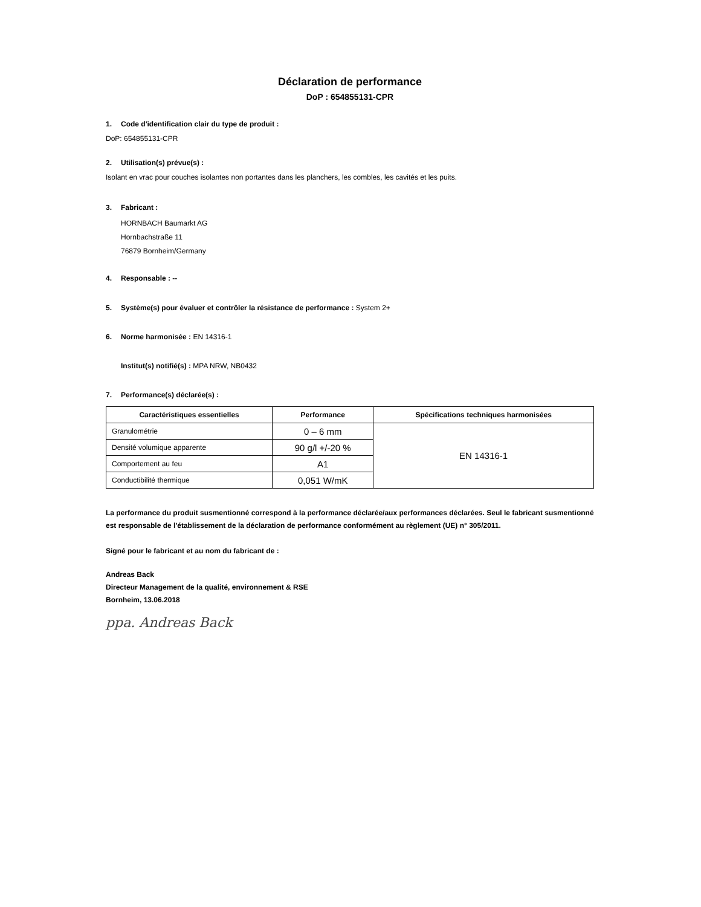Déclaration de performance
DoP : 654855131-CPR
1. Code d'identification clair du type de produit :
DoP: 654855131-CPR
2. Utilisation(s) prévue(s) :
Isolant en vrac pour couches isolantes non portantes dans les planchers, les combles, les cavités et les puits.
3. Fabricant :
HORNBACH Baumarkt AG
Hornbachstraße 11
76879 Bornheim/Germany
4. Responsable : --
5. Système(s) pour évaluer et contrôler la résistance de performance : System 2+
6. Norme harmonisée : EN 14316-1
Institut(s) notifié(s) : MPA NRW, NB0432
7. Performance(s) déclarée(s) :
| Caractéristiques essentielles | Performance | Spécifications techniques harmonisées |
| --- | --- | --- |
| Granulométrie | 0 – 6 mm | EN 14316-1 |
| Densité volumique apparente | 90 g/l +/-20 % | |
| Comportement au feu | A1 | |
| Conductibilité thermique | 0,051 W/mK | |
La performance du produit susmentionné correspond à la performance déclarée/aux performances déclarées. Seul le fabricant susmentionné est responsable de l'établissement de la déclaration de performance conformément au règlement (UE) n° 305/2011.
Signé pour le fabricant et au nom du fabricant de :
Andreas Back
Directeur Management de la qualité, environnement & RSE
Bornheim, 13.06.2018
ppa. Andreas Back